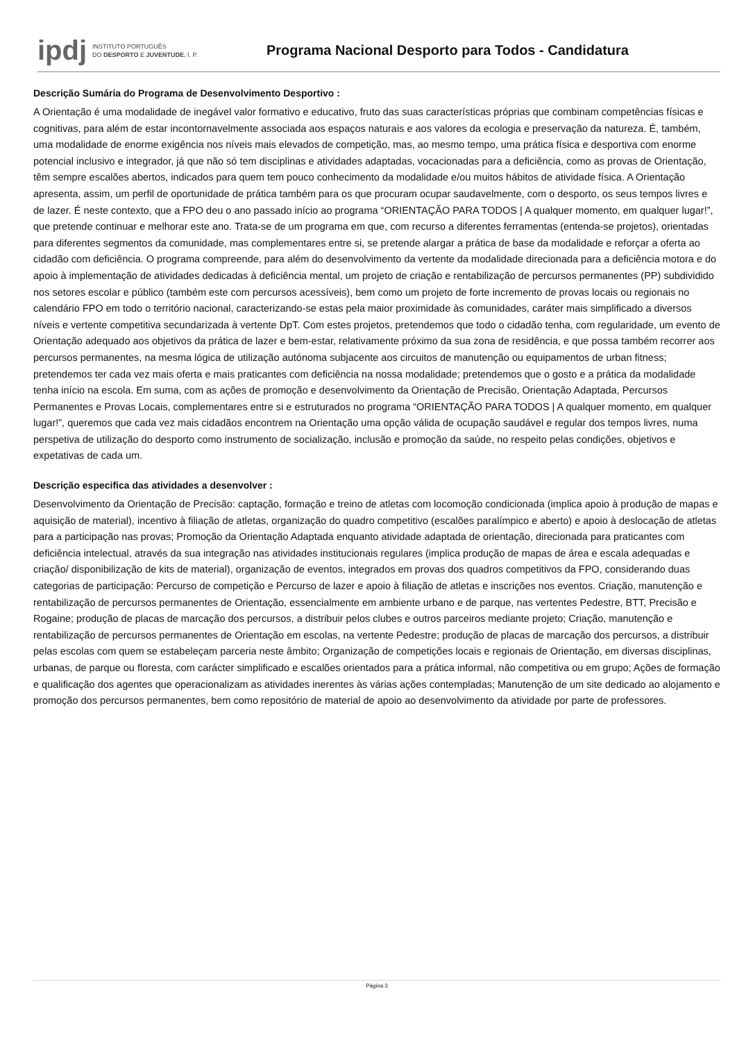ipdj
INSTITUTO PORTUGUÊS
DO DESPORTO E JUVENTUDE, I. P.
Programa Nacional Desporto para Todos - Candidatura
Descrição Sumária do Programa de Desenvolvimento Desportivo :
A Orientação é uma modalidade de inegável valor formativo e educativo, fruto das suas características próprias que combinam competências físicas e cognitivas, para além de estar incontornavelmente associada aos espaços naturais e aos valores da ecologia e preservação da natureza. É, também, uma modalidade de enorme exigência nos níveis mais elevados de competição, mas, ao mesmo tempo, uma prática física e desportiva com enorme potencial inclusivo e integrador, já que não só tem disciplinas e atividades adaptadas, vocacionadas para a deficiência, como as provas de Orientação, têm sempre escalões abertos, indicados para quem tem pouco conhecimento da modalidade e/ou muitos hábitos de atividade física. A Orientação apresenta, assim, um perfil de oportunidade de prática também para os que procuram ocupar saudavelmente, com o desporto, os seus tempos livres e de lazer. É neste contexto, que a FPO deu o ano passado início ao programa “ORIENTAÇÃO PARA TODOS | A qualquer momento, em qualquer lugar!”, que pretende continuar e melhorar este ano. Trata-se de um programa em que, com recurso a diferentes ferramentas (entenda-se projetos), orientadas para diferentes segmentos da comunidade, mas complementares entre si, se pretende alargar a prática de base da modalidade e reforçar a oferta ao cidadão com deficiência. O programa compreende, para além do desenvolvimento da vertente da modalidade direcionada para a deficiência motora e do apoio à implementação de atividades dedicadas à deficiência mental, um projeto de criação e rentabilização de percursos permanentes (PP) subdividido nos setores escolar e público (também este com percursos acessíveis), bem como um projeto de forte incremento de provas locais ou regionais no calendário FPO em todo o território nacional, caracterizando-se estas pela maior proximidade às comunidades, caráter mais simplificado a diversos níveis e vertente competitiva secundarizada à vertente DpT. Com estes projetos, pretendemos que todo o cidadão tenha, com regularidade, um evento de Orientação adequado aos objetivos da prática de lazer e bem-estar, relativamente próximo da sua zona de residência, e que possa também recorrer aos percursos permanentes, na mesma lógica de utilização autónoma subjacente aos circuitos de manutenção ou equipamentos de urban fitness; pretendemos ter cada vez mais oferta e mais praticantes com deficiência na nossa modalidade; pretendemos que o gosto e a prática da modalidade tenha início na escola. Em suma, com as ações de promoção e desenvolvimento da Orientação de Precisão, Orientação Adaptada, Percursos Permanentes e Provas Locais, complementares entre si e estruturados no programa “ORIENTAÇÃO PARA TODOS | A qualquer momento, em qualquer lugar!”, queremos que cada vez mais cidadãos encontrem na Orientação uma opção válida de ocupação saudável e regular dos tempos livres, numa perspetiva de utilização do desporto como instrumento de socialização, inclusão e promoção da saúde, no respeito pelas condições, objetivos e expetativas de cada um.
Descrição especifica das atividades a desenvolver :
Desenvolvimento da Orientação de Precisão: captação, formação e treino de atletas com locomoção condicionada (implica apoio à produção de mapas e aquisição de material), incentivo à filiação de atletas, organização do quadro competitivo (escalões paralímpico e aberto) e apoio à deslocação de atletas para a participação nas provas; Promoção da Orientação Adaptada enquanto atividade adaptada de orientação, direcionada para praticantes com deficiência intelectual, através da sua integração nas atividades institucionais regulares (implica produção de mapas de área e escala adequadas e criação/ disponibilização de kits de material), organização de eventos, integrados em provas dos quadros competitivos da FPO, considerando duas categorias de participação: Percurso de competição e Percurso de lazer e apoio à filiação de atletas e inscrições nos eventos. Criação, manutenção e rentabilização de percursos permanentes de Orientação, essencialmente em ambiente urbano e de parque, nas vertentes Pedestre, BTT, Precisão e Rogaine; produção de placas de marcação dos percursos, a distribuir pelos clubes e outros parceiros mediante projeto; Criação, manutenção e rentabilização de percursos permanentes de Orientação em escolas, na vertente Pedestre; produção de placas de marcação dos percursos, a distribuir pelas escolas com quem se estabeleçam parceria neste âmbito; Organização de competições locais e regionais de Orientação, em diversas disciplinas, urbanas, de parque ou floresta, com carácter simplificado e escalões orientados para a prática informal, não competitiva ou em grupo; Ações de formação e qualificação dos agentes que operacionalizam as atividades inerentes às várias ações contempladas; Manutenção de um site dedicado ao alojamento e promoção dos percursos permanentes, bem como repositório de material de apoio ao desenvolvimento da atividade por parte de professores.
Página 3